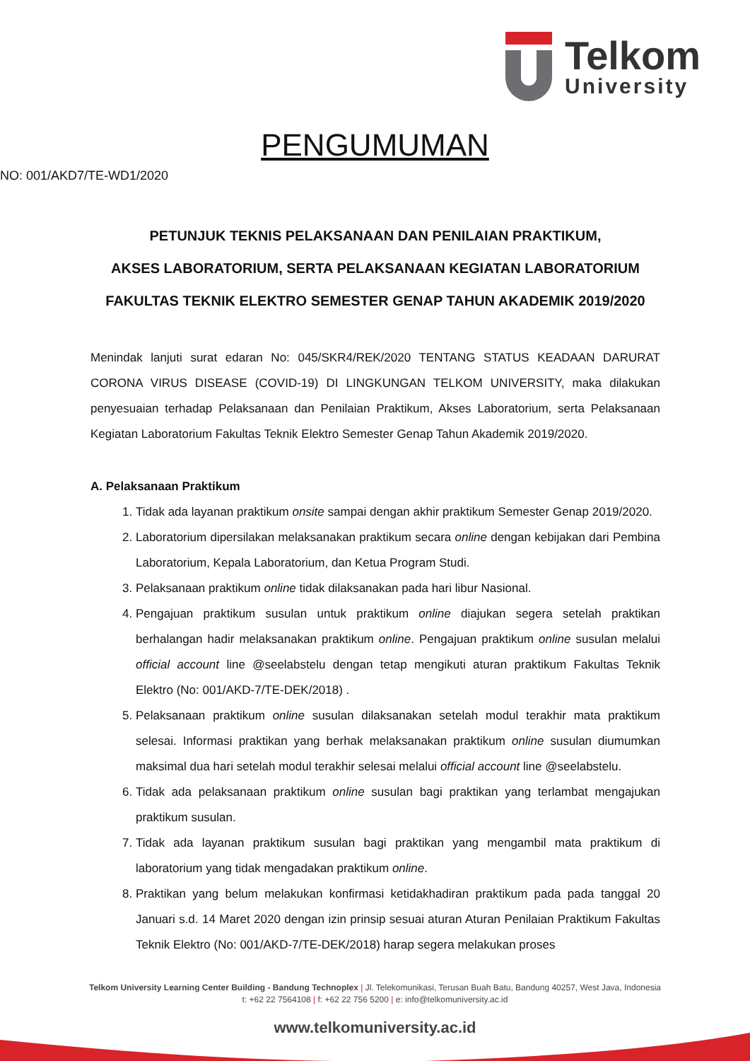Telkom
University
PENGUMUMAN
NO: 001/AKD7/TE-WD1/2020
PETUNJUK TEKNIS PELAKSANAAN DAN PENILAIAN PRAKTIKUM,
AKSES LABORATORIUM, SERTA PELAKSANAAN KEGIATAN LABORATORIUM
FAKULTAS TEKNIK ELEKTRO SEMESTER GENAP TAHUN AKADEMIK 2019/2020
Menindak lanjuti surat edaran No: 045/SKR4/REK/2020 TENTANG STATUS KEADAAN DARURAT CORONA VIRUS DISEASE (COVID-19) DI LINGKUNGAN TELKOM UNIVERSITY, maka dilakukan penyesuaian terhadap Pelaksanaan dan Penilaian Praktikum, Akses Laboratorium, serta Pelaksanaan Kegiatan Laboratorium Fakultas Teknik Elektro Semester Genap Tahun Akademik 2019/2020.
A. Pelaksanaan Praktikum
1. Tidak ada layanan praktikum onsite sampai dengan akhir praktikum Semester Genap 2019/2020.
2. Laboratorium dipersilakan melaksanakan praktikum secara online dengan kebijakan dari Pembina Laboratorium, Kepala Laboratorium, dan Ketua Program Studi.
3. Pelaksanaan praktikum online tidak dilaksanakan pada hari libur Nasional.
4. Pengajuan praktikum susulan untuk praktikum online diajukan segera setelah praktikan berhalangan hadir melaksanakan praktikum online. Pengajuan praktikum online susulan melalui official account line @seelabstelu dengan tetap mengikuti aturan praktikum Fakultas Teknik Elektro (No: 001/AKD-7/TE-DEK/2018) .
5. Pelaksanaan praktikum online susulan dilaksanakan setelah modul terakhir mata praktikum selesai. Informasi praktikan yang berhak melaksanakan praktikum online susulan diumumkan maksimal dua hari setelah modul terakhir selesai melalui official account line @seelabstelu.
6. Tidak ada pelaksanaan praktikum online susulan bagi praktikan yang terlambat mengajukan praktikum susulan.
7. Tidak ada layanan praktikum susulan bagi praktikan yang mengambil mata praktikum di laboratorium yang tidak mengadakan praktikum online.
8. Praktikan yang belum melakukan konfirmasi ketidakhadiran praktikum pada pada tanggal 20 Januari s.d. 14 Maret 2020 dengan izin prinsip sesuai aturan Aturan Penilaian Praktikum Fakultas Teknik Elektro (No: 001/AKD-7/TE-DEK/2018) harap segera melakukan proses
Telkom University Learning Center Building - Bandung Technoplex | Jl. Telekomunikasi, Terusan Buah Batu, Bandung 40257, West Java, Indonesia
t: +62 22 7564108 | f: +62 22 756 5200 | e: info@telkomuniversity.ac.id
www.telkomuniversity.ac.id